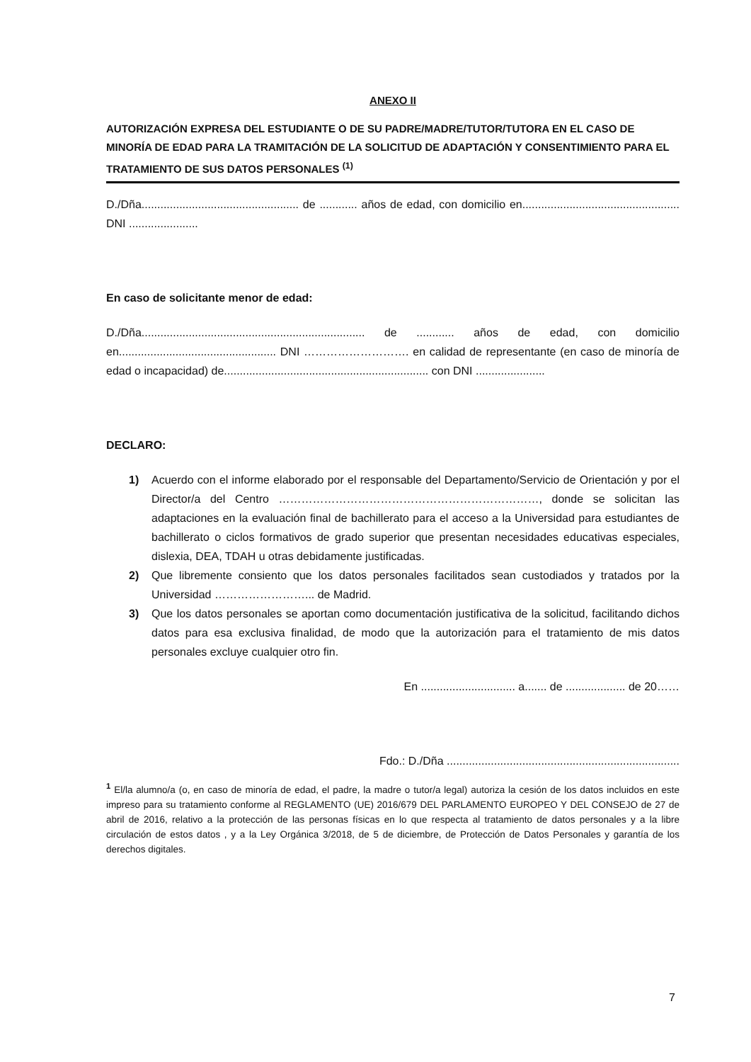ANEXO II
AUTORIZACIÓN EXPRESA DEL ESTUDIANTE O DE SU PADRE/MADRE/TUTOR/TUTORA EN EL CASO DE MINORÍA DE EDAD PARA LA TRAMITACIÓN DE LA SOLICITUD DE ADAPTACIÓN Y CONSENTIMIENTO PARA EL TRATAMIENTO DE SUS DATOS PERSONALES <sup>(1)</sup>
D./Dña.................................................. de ............ años de edad, con domicilio en.................................................. DNI ......................
En caso de solicitante menor de edad:
D./Dña....................................................................... de ............ años de edad, con domicilio en.................................................. DNI ………………………. en calidad de representante (en caso de minoría de edad o incapacidad) de................................................................. con DNI ......................
DECLARO:
1) Acuerdo con el informe elaborado por el responsable del Departamento/Servicio de Orientación y por el Director/a del Centro ……………………………………………………………, donde se solicitan las adaptaciones en la evaluación final de bachillerato para el acceso a la Universidad para estudiantes de bachillerato o ciclos formativos de grado superior que presentan necesidades educativas especiales, dislexia, DEA, TDAH u otras debidamente justificadas.
2) Que libremente consiento que los datos personales facilitados sean custodiados y tratados por la Universidad ……………………... de Madrid.
3) Que los datos personales se aportan como documentación justificativa de la solicitud, facilitando dichos datos para esa exclusiva finalidad, de modo que la autorización para el tratamiento de mis datos personales excluye cualquier otro fin.
En .............................. a....... de ................... de 20……
Fdo.: D./Dña ..........................................................................
<sup>1</sup> El/la alumno/a (o, en caso de minoría de edad, el padre, la madre o tutor/a legal) autoriza la cesión de los datos incluidos en este impreso para su tratamiento conforme al REGLAMENTO (UE) 2016/679 DEL PARLAMENTO EUROPEO Y DEL CONSEJO de 27 de abril de 2016, relativo a la protección de las personas físicas en lo que respecta al tratamiento de datos personales y a la libre circulación de estos datos , y a la Ley Orgánica 3/2018, de 5 de diciembre, de Protección de Datos Personales y garantía de los derechos digitales.
7